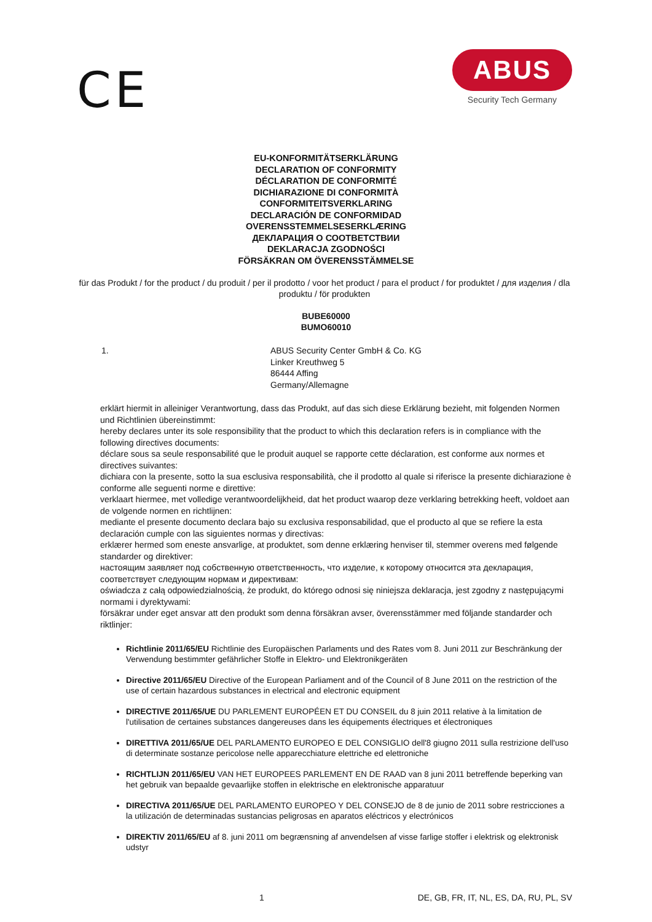CE
ABUS
Security Tech Germany
EU-KONFORMITÄTSERKLÄRUNG
DECLARATION OF CONFORMITY
DÉCLARATION DE CONFORMITÉ
DICHIARAZIONE DI CONFORMITÀ
CONFORMITEITSVERKLARING
DECLARACIÓN DE CONFORMIDAD
OVERENSSTEMMELSESERKLÆRING
ДЕКЛАРАЦИЯ О СООТВЕТСТВИИ
DEKLARACJA ZGODNOŚCI
FÖRSÄKRAN OM ÖVERENSSTÄMMELSE
für das Produkt / for the product / du produit / per il prodotto / voor het product / para el product / for produktet / для изделия / dla produktu / för produkten
BUBE60000
BUMO60010
1. ABUS Security Center GmbH & Co. KG
Linker Kreuthweg 5
86444 Affing
Germany/Allemagne
erklärt hiermit in alleiniger Verantwortung, dass das Produkt, auf das sich diese Erklärung bezieht, mit folgenden Normen und Richtlinien übereinstimmt:
hereby declares unter its sole responsibility that the product to which this declaration refers is in compliance with the following directives documents:
déclare sous sa seule responsabilité que le produit auquel se rapporte cette déclaration, est conforme aux normes et directives suivantes:
dichiara con la presente, sotto la sua esclusiva responsabilità, che il prodotto al quale si riferisce la presente dichiarazione è conforme alle seguenti norme e direttive:
verklaart hiermee, met volledige verantwoordelijkheid, dat het product waarop deze verklaring betrekking heeft, voldoet aan de volgende normen en richtlijnen:
mediante el presente documento declara bajo su exclusiva responsabilidad, que el producto al que se refiere la esta declaración cumple con las siguientes normas y directivas:
erklærer hermed som eneste ansvarlige, at produktet, som denne erklæring henviser til, stemmer overens med følgende standarder og direktiver:
настоящим заявляет под собственную ответственность, что изделие, к которому относится эта декларация, соответствует следующим нормам и директивам:
oświadcza z całą odpowiedzialnością, że produkt, do którego odnosi się niniejsza deklaracja, jest zgodny z następującymi normami i dyrektywami:
försäkrar under eget ansvar att den produkt som denna försäkran avser, överensstämmer med följande standarder och riktlinjer:
Richtlinie 2011/65/EU Richtlinie des Europäischen Parlaments und des Rates vom 8. Juni 2011 zur Beschränkung der Verwendung bestimmter gefährlicher Stoffe in Elektro- und Elektronikgeräten
Directive 2011/65/EU Directive of the European Parliament and of the Council of 8 June 2011 on the restriction of the use of certain hazardous substances in electrical and electronic equipment
DIRECTIVE 2011/65/UE DU PARLEMENT EUROPÉEN ET DU CONSEIL du 8 juin 2011 relative à la limitation de l'utilisation de certaines substances dangereuses dans les équipements électriques et électroniques
DIRETTIVA 2011/65/UE DEL PARLAMENTO EUROPEO E DEL CONSIGLIO dell'8 giugno 2011 sulla restrizione dell'uso di determinate sostanze pericolose nelle apparecchiature elettriche ed elettroniche
RICHTLIJN 2011/65/EU VAN HET EUROPEES PARLEMENT EN DE RAAD van 8 juni 2011 betreffende beperking van het gebruik van bepaalde gevaarlijke stoffen in elektrische en elektronische apparatuur
DIRECTIVA 2011/65/UE DEL PARLAMENTO EUROPEO Y DEL CONSEJO de 8 de junio de 2011 sobre restricciones a la utilización de determinadas sustancias peligrosas en aparatos eléctricos y electrónicos
DIREKTIV 2011/65/EU af 8. juni 2011 om begrænsning af anvendelsen af visse farlige stoffer i elektrisk og elektronisk udstyr
1 DE, GB, FR, IT, NL, ES, DA, RU, PL, SV